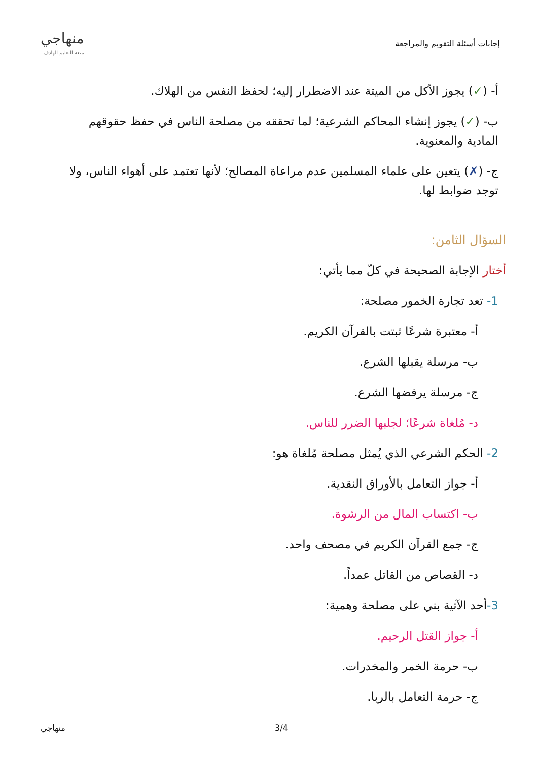إجابات أسئلة التقويم والمراجعة
منهاجي
متعة التعليم الهادف
أ- (✓) يجوز الأكل من الميتة عند الاضطرار إليه؛ لحفظ النفس من الهلاك.
ب- (✓) يجوز إنشاء المحاكم الشرعية؛ لما تحققه من مصلحة الناس في حفظ حقوقهم المادية والمعنوية.
ج- (✗) يتعين على علماء المسلمين عدم مراعاة المصالح؛ لأنها تعتمد على أهواء الناس، ولا توجد ضوابط لها.
السؤال الثامن:
أختار الإجابة الصحيحة في كلّ مما يأتي:
1- تعد تجارة الخمور مصلحة:
أ- معتبرة شرعًا ثبتت بالقرآن الكريم.
ب- مرسلة يقبلها الشرع.
ج- مرسلة يرفضها الشرع.
د- مُلغاة شرعًا؛ لجلبها الضرر للناس.
2- الحكم الشرعي الذي يُمثل مصلحة مُلغاة هو:
أ- جواز التعامل بالأوراق النقدية.
ب- اكتساب المال من الرشوة.
ج- جمع القرآن الكريم في مصحف واحد.
د- القصاص من القاتل عمداً.
3-أحد الآتية بني على مصلحة وهمية:
أ- جواز القتل الرحيم.
ب- حرمة الخمر والمخدرات.
ج- حرمة التعامل بالربا.
منهاجي 3/4